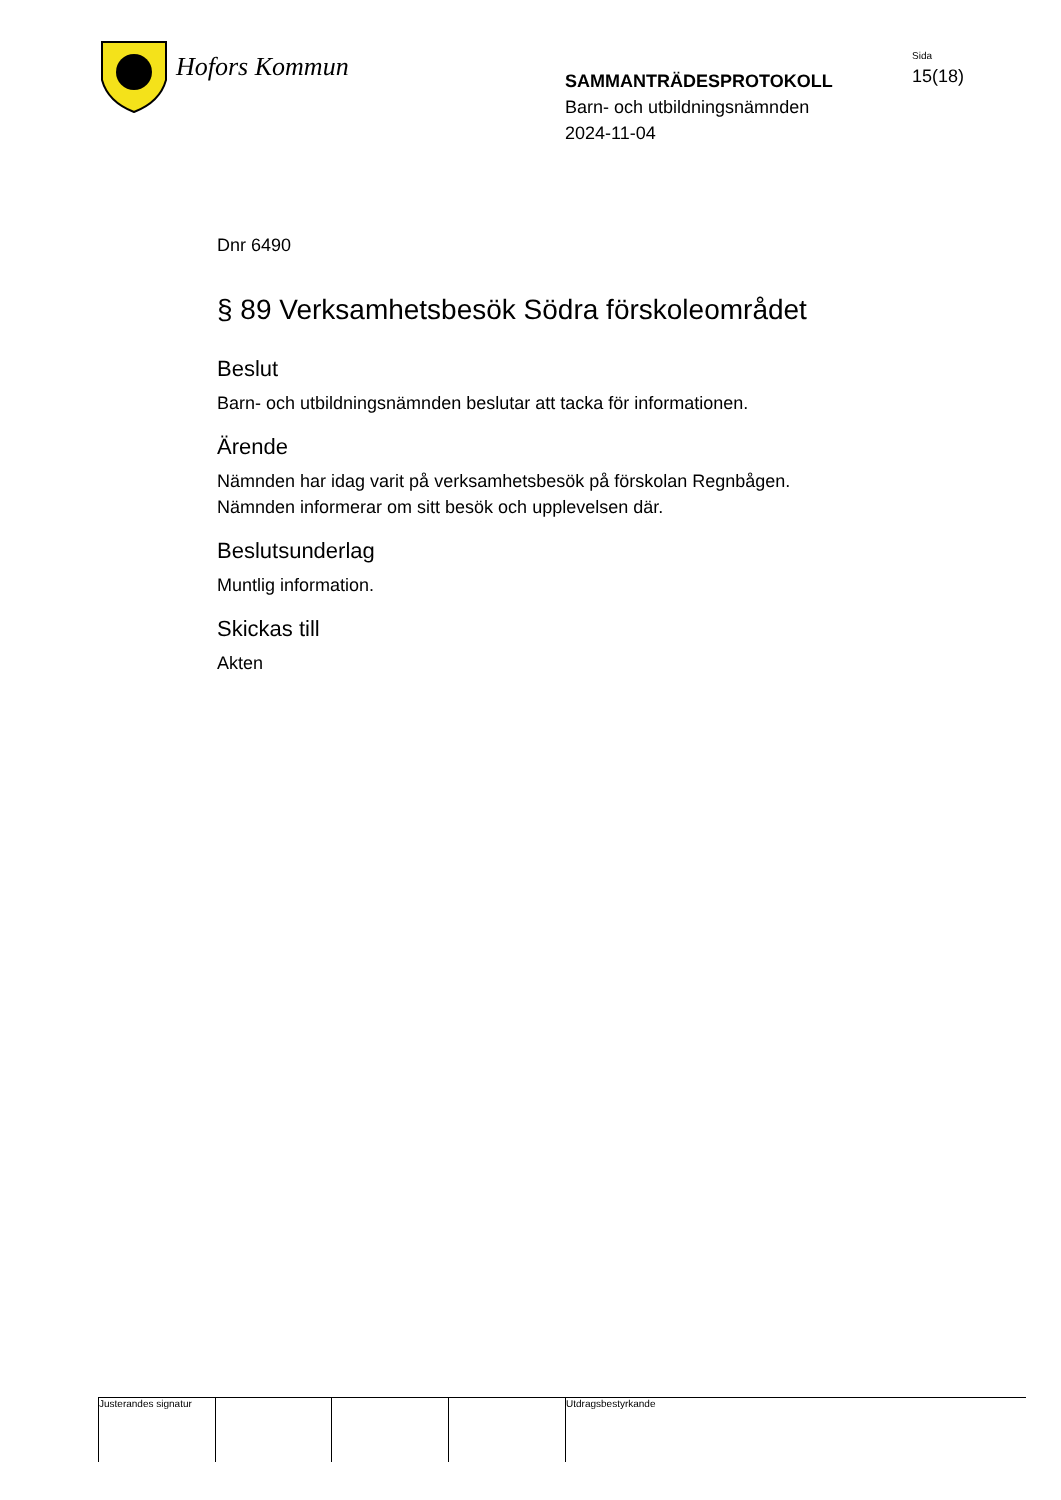Hofors Kommun
SAMMANTRÄDESPROTOKOLL
Barn- och utbildningsnämnden
2024-11-04
Sida
15(18)
Dnr 6490
§ 89 Verksamhetsbesök Södra förskoleområdet
Beslut
Barn- och utbildningsnämnden beslutar att tacka för informationen.
Ärende
Nämnden har idag varit på verksamhetsbesök på förskolan Regnbågen.
Nämnden informerar om sitt besök och upplevelsen där.
Beslutsunderlag
Muntlig information.
Skickas till
Akten
Justerandes signatur
Utdragsbestyrkande